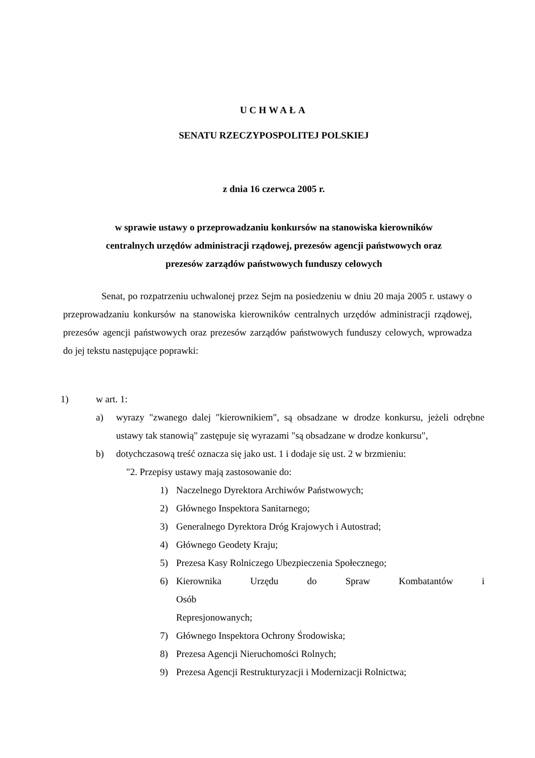UCHWAŁA
SENATU RZECZYPOSPOLITEJ POLSKIEJ
z dnia 16 czerwca 2005 r.
w sprawie ustawy o przeprowadzaniu konkursów na stanowiska kierowników
centralnych urzędów administracji rządowej, prezesów agencji państwowych oraz
prezesów zarządów państwowych funduszy celowych
Senat, po rozpatrzeniu uchwalonej przez Sejm na posiedzeniu w dniu 20 maja 2005 r. ustawy o przeprowadzaniu konkursów na stanowiska kierowników centralnych urzędów administracji rządowej, prezesów agencji państwowych oraz prezesów zarządów państwowych funduszy celowych, wprowadza do jej tekstu następujące poprawki:
1) w art. 1:
a) wyrazy "zwanego dalej "kierownikiem", są obsadzane w drodze konkursu, jeżeli odrębne ustawy tak stanowią" zastępuje się wyrazami "są obsadzane w drodze konkursu",
b) dotychczasową treść oznacza się jako ust. 1 i dodaje się ust. 2 w brzmieniu:
"2. Przepisy ustawy mają zastosowanie do:
1) Naczelnego Dyrektora Archiwów Państwowych;
2) Głównego Inspektora Sanitarnego;
3) Generalnego Dyrektora Dróg Krajowych i Autostrad;
4) Głównego Geodety Kraju;
5) Prezesa Kasy Rolniczego Ubezpieczenia Społecznego;
6) Kierownika Urzędu do Spraw Kombatantów i Osób
Represjonowanych;
7) Głównego Inspektora Ochrony Środowiska;
8) Prezesa Agencji Nieruchomości Rolnych;
9) Prezesa Agencji Restrukturyzacji i Modernizacji Rolnictwa;